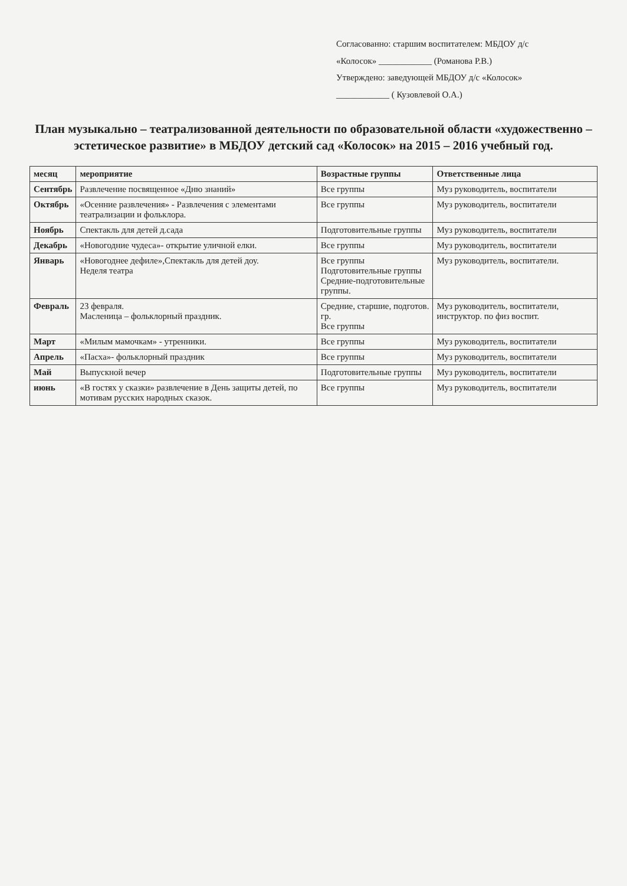Согласованно: старшим воспитателем: МБДОУ д/с
«Колосок» ____________ (Романова Р.В.)
Утверждено: заведующей МБДОУ д/с «Колосок»
____________ ( Кузовлевой О.А.)
План музыкально – театрализованной деятельности по образовательной области «художественно – эстетическое развитие» в МБДОУ детский сад «Колосок» на 2015 – 2016 учебный год.
| месяц | мероприятие | Возрастные группы | Ответственные лица |
| --- | --- | --- | --- |
| Сентябрь | Развлечение посвященное «Дню знаний» | Все группы | Муз руководитель, воспитатели |
| Октябрь | «Осенние развлечения» - Развлечения с элементами театрализации и фольклора. | Все группы | Муз руководитель, воспитатели |
| Ноябрь | Спектакль для детей д.сада | Подготовительные группы | Муз руководитель, воспитатели |
| Декабрь | «Новогодние чудеса»- открытие уличной елки. | Все группы | Муз руководитель, воспитатели |
| Январь | «Новогоднее дефиле»,Спектакль для детей доу. Неделя театра | Все группы Подготовительные группы Средние-подготовительные группы. | Муз руководитель, воспитатели. |
| Февраль | 23 февраля. Масленица – фольклорный праздник. | Средние, старшие, подготов. гр. Все группы | Муз руководитель, воспитатели, инструктор. по физ воспит. |
| Март | «Милым мамочкам» - утренники. | Все группы | Муз руководитель, воспитатели |
| Апрель | «Пасха»- фольклорный праздник | Все группы | Муз руководитель, воспитатели |
| Май | Выпускной вечер | Подготовительные группы | Муз руководитель, воспитатели |
| июнь | «В гостях у сказки» развлечение в День защиты детей, по мотивам русских народных сказок. | Все группы | Муз руководитель, воспитатели |